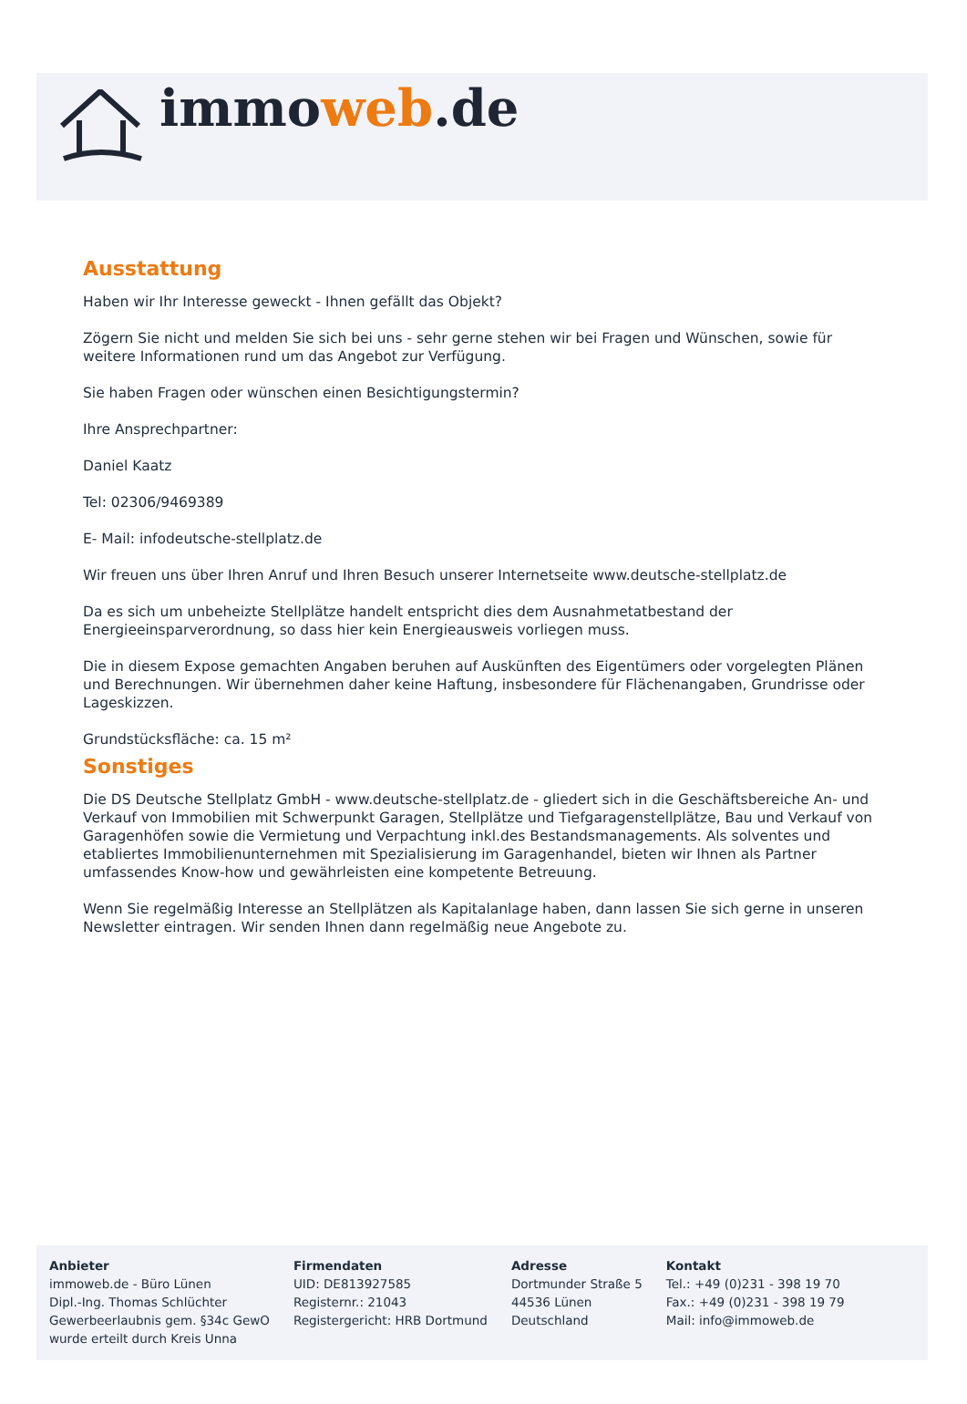immoweb.de
Ausstattung
Haben wir Ihr Interesse geweckt - Ihnen gefällt das Objekt?
Zögern Sie nicht und melden Sie sich bei uns - sehr gerne stehen wir bei Fragen und Wünschen, sowie für weitere Informationen rund um das Angebot zur Verfügung.
Sie haben Fragen oder wünschen einen Besichtigungstermin?
Ihre Ansprechpartner:
Daniel Kaatz
Tel: 02306/9469389
E- Mail: infodeutsche-stellplatz.de
Wir freuen uns über Ihren Anruf und Ihren Besuch unserer Internetseite www.deutsche-stellplatz.de
Da es sich um unbeheizte Stellplätze handelt entspricht dies dem Ausnahmetatbestand der Energieeinsparverordnung, so dass hier kein Energieausweis vorliegen muss.
Die in diesem Expose gemachten Angaben beruhen auf Auskünften des Eigentümers oder vorgelegten Plänen und Berechnungen. Wir übernehmen daher keine Haftung, insbesondere für Flächenangaben, Grundrisse oder Lageskizzen.
Grundstücksfläche: ca. 15 m²
Sonstiges
Die DS Deutsche Stellplatz GmbH - www.deutsche-stellplatz.de - gliedert sich in die Geschäftsbereiche An- und Verkauf von Immobilien mit Schwerpunkt Garagen, Stellplätze und Tiefgaragenstellplätze, Bau und Verkauf von Garagenhöfen sowie die Vermietung und Verpachtung inkl.des Bestandsmanagements. Als solventes und etabliertes Immobilienunternehmen mit Spezialisierung im Garagenhandel, bieten wir Ihnen als Partner umfassendes Know-how und gewährleisten eine kompetente Betreuung.
Wenn Sie regelmäßig Interesse an Stellplätzen als Kapitalanlage haben, dann lassen Sie sich gerne in unseren Newsletter eintragen. Wir senden Ihnen dann regelmäßig neue Angebote zu.
Anbieter
immoweb.de - Büro Lünen
Dipl.-Ing. Thomas Schlüchter
Gewerbeerlaubnis gem. §34c GewO
wurde erteilt durch Kreis Unna
Firmendaten
UID: DE813927585
Registernr.: 21043
Registergericht: HRB Dortmund
Adresse
Dortmunder Straße 5
44536 Lünen
Deutschland
Kontakt
Tel.: +49 (0)231 - 398 19 70
Fax.: +49 (0)231 - 398 19 79
Mail: info@immoweb.de